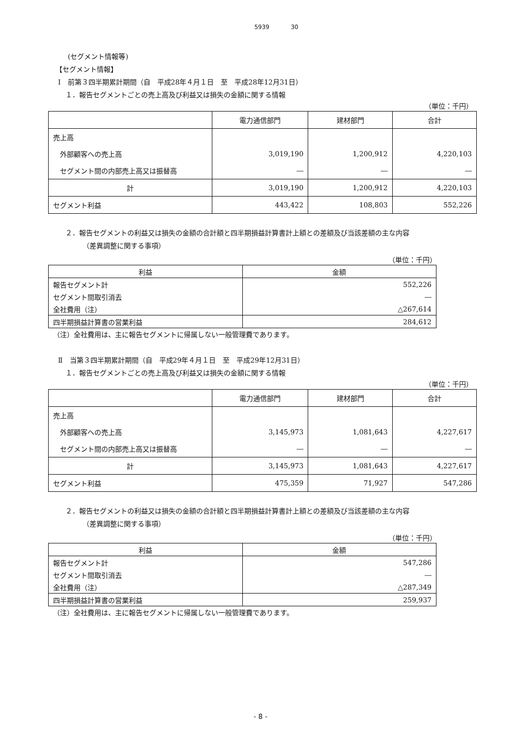5939 30
(セグメント情報等)
【セグメント情報】
Ⅰ　前第３四半期累計期間（自　平成28年４月１日　至　平成28年12月31日）
１．報告セグメントごとの売上高及び利益又は損失の金額に関する情報
（単位：千円）
| | 電力通信部門 | 建材部門 | 合計 |
| --- | --- | --- | --- |
| 売上高 | | | |
| 外部顧客への売上高 | 3,019,190 | 1,200,912 | 4,220,103 |
| セグメント間の内部売上高又は振替高 | ― | ― | ― |
| 計 | 3,019,190 | 1,200,912 | 4,220,103 |
| セグメント利益 | 443,422 | 108,803 | 552,226 |
２．報告セグメントの利益又は損失の金額の合計額と四半期損益計算書計上額との差額及び当該差額の主な内容
（差異調整に関する事項）
（単位：千円）
| 利益 | 金額 |
| --- | --- |
| 報告セグメント計 | 552,226 |
| セグメント間取引消去 | ― |
| 全社費用（注） | △267,614 |
| 四半期損益計算書の営業利益 | 284,612 |
（注）全社費用は、主に報告セグメントに帰属しない一般管理費であります。
Ⅱ　当第３四半期累計期間（自　平成29年４月１日　至　平成29年12月31日）
１．報告セグメントごとの売上高及び利益又は損失の金額に関する情報
（単位：千円）
| | 電力通信部門 | 建材部門 | 合計 |
| --- | --- | --- | --- |
| 売上高 | | | |
| 外部顧客への売上高 | 3,145,973 | 1,081,643 | 4,227,617 |
| セグメント間の内部売上高又は振替高 | ― | ― | ― |
| 計 | 3,145,973 | 1,081,643 | 4,227,617 |
| セグメント利益 | 475,359 | 71,927 | 547,286 |
２．報告セグメントの利益又は損失の金額の合計額と四半期損益計算書計上額との差額及び当該差額の主な内容
（差異調整に関する事項）
（単位：千円）
| 利益 | 金額 |
| --- | --- |
| 報告セグメント計 | 547,286 |
| セグメント間取引消去 | ― |
| 全社費用（注） | △287,349 |
| 四半期損益計算書の営業利益 | 259,937 |
（注）全社費用は、主に報告セグメントに帰属しない一般管理費であります。
- 8 -